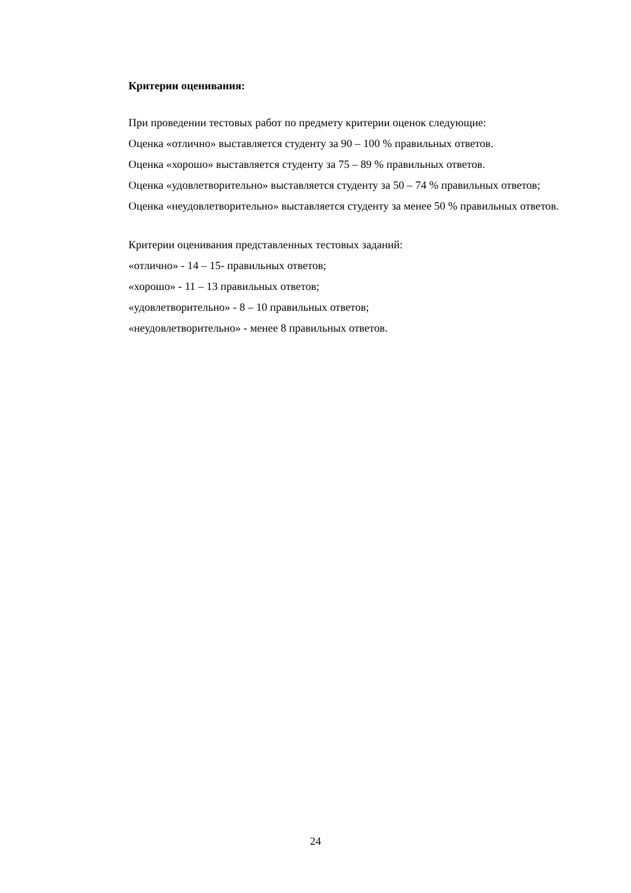Критерии оценивания:
При проведении тестовых работ по предмету критерии оценок следующие:
Оценка «отлично» выставляется студенту за 90 – 100 % правильных ответов.
Оценка «хорошо» выставляется студенту за 75 – 89 % правильных ответов.
Оценка «удовлетворительно» выставляется студенту за 50 – 74 % правильных ответов;
Оценка «неудовлетворительно» выставляется студенту за менее 50 % правильных ответов.
Критерии оценивания представленных тестовых заданий:
«отлично» - 14 – 15- правильных ответов;
«хорошо» - 11 – 13 правильных ответов;
«удовлетворительно» - 8 – 10 правильных ответов;
«неудовлетворительно» - менее 8 правильных ответов.
24